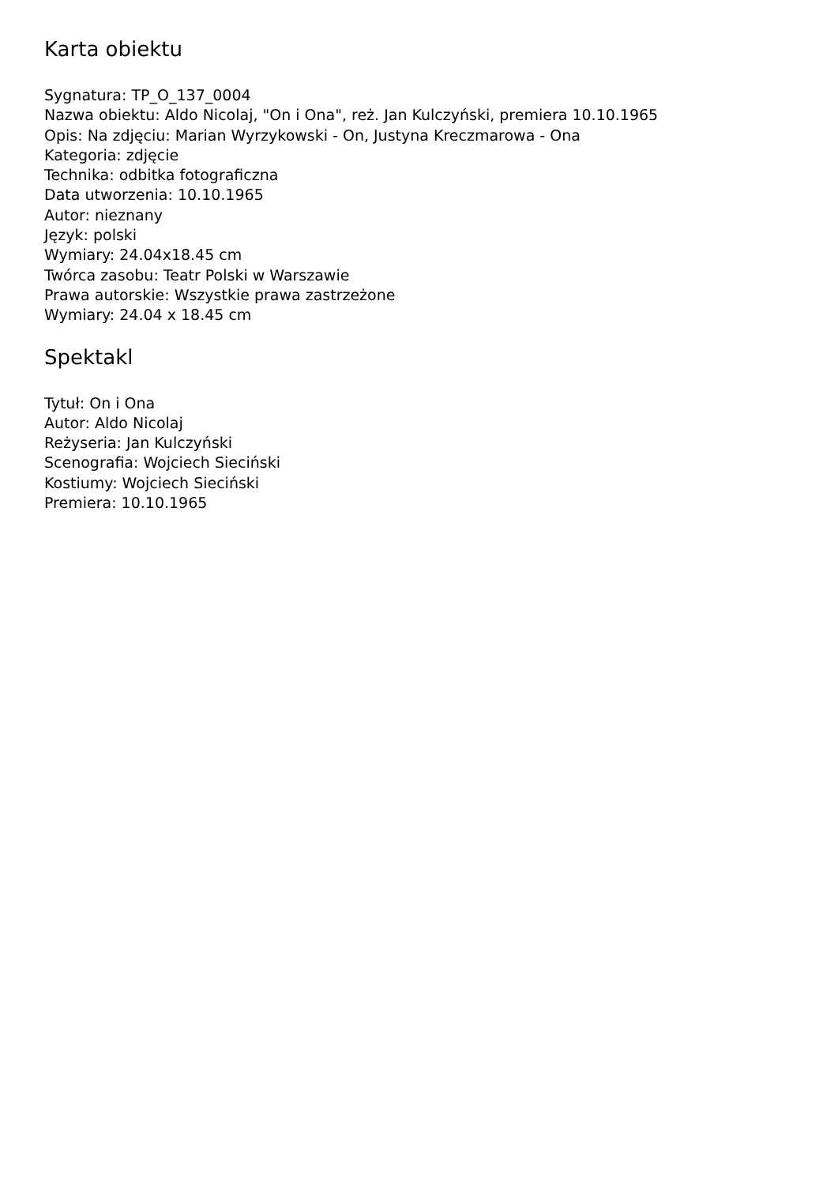Karta obiektu
Sygnatura: TP_O_137_0004
Nazwa obiektu: Aldo Nicolaj, "On i Ona", reż. Jan Kulczyński, premiera 10.10.1965
Opis: Na zdjęciu: Marian Wyrzykowski - On, Justyna Kreczmarowa - Ona
Kategoria: zdjęcie
Technika: odbitka fotograficzna
Data utworzenia: 10.10.1965
Autor: nieznany
Język: polski
Wymiary: 24.04x18.45 cm
Twórca zasobu: Teatr Polski w Warszawie
Prawa autorskie: Wszystkie prawa zastrzeżone
Wymiary: 24.04 x 18.45 cm
Spektakl
Tytuł: On i Ona
Autor: Aldo Nicolaj
Reżyseria: Jan Kulczyński
Scenografia: Wojciech Sieciński
Kostiumy: Wojciech Sieciński
Premiera: 10.10.1965